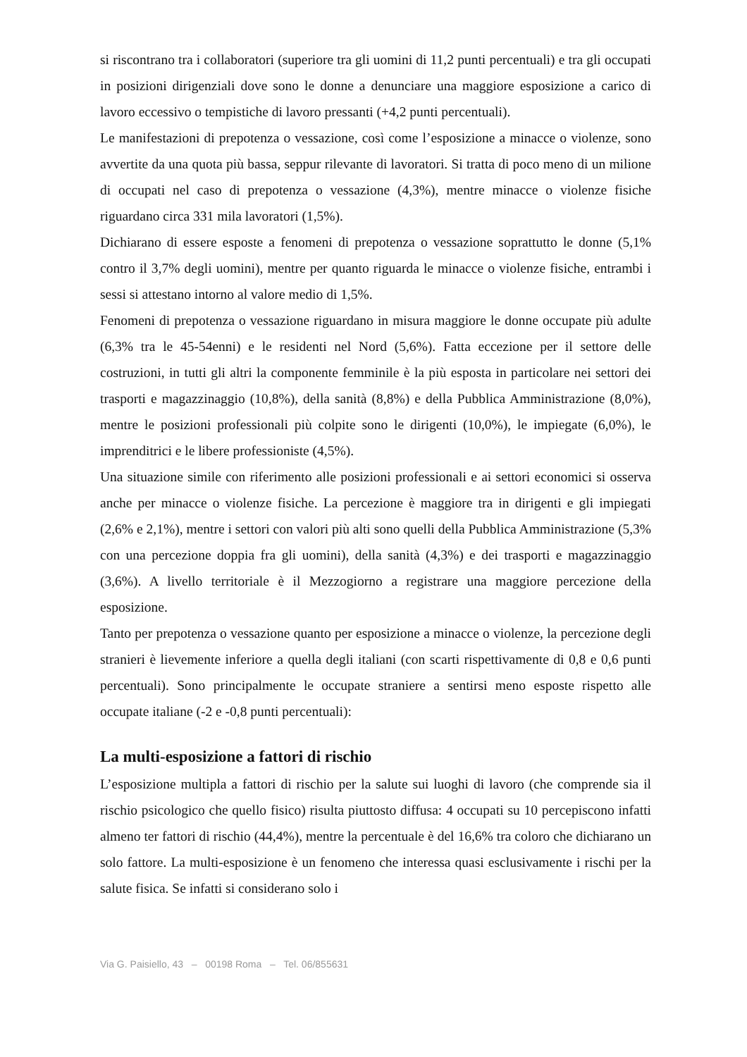si riscontrano tra i collaboratori (superiore tra gli uomini di 11,2 punti percentuali) e tra gli occupati in posizioni dirigenziali dove sono le donne a denunciare una maggiore esposizione a carico di lavoro eccessivo o tempistiche di lavoro pressanti (+4,2 punti percentuali).
Le manifestazioni di prepotenza o vessazione, così come l’esposizione a minacce o violenze, sono avvertite da una quota più bassa, seppur rilevante di lavoratori. Si tratta di poco meno di un milione di occupati nel caso di prepotenza o vessazione (4,3%), mentre minacce o violenze fisiche riguardano circa 331 mila lavoratori (1,5%).
Dichiarano di essere esposte a fenomeni di prepotenza o vessazione soprattutto le donne (5,1% contro il 3,7% degli uomini), mentre per quanto riguarda le minacce o violenze fisiche, entrambi i sessi si attestano intorno al valore medio di 1,5%.
Fenomeni di prepotenza o vessazione riguardano in misura maggiore le donne occupate più adulte (6,3% tra le 45-54enni) e le residenti nel Nord (5,6%). Fatta eccezione per il settore delle costruzioni, in tutti gli altri la componente femminile è la più esposta in particolare nei settori dei trasporti e magazzinaggio (10,8%), della sanità (8,8%) e della Pubblica Amministrazione (8,0%), mentre le posizioni professionali più colpite sono le dirigenti (10,0%), le impiegate (6,0%), le imprenditrici e le libere professioniste (4,5%).
Una situazione simile con riferimento alle posizioni professionali e ai settori economici si osserva anche per minacce o violenze fisiche. La percezione è maggiore tra in dirigenti e gli impiegati (2,6% e 2,1%), mentre i settori con valori più alti sono quelli della Pubblica Amministrazione (5,3% con una percezione doppia fra gli uomini), della sanità (4,3%) e dei trasporti e magazzinaggio (3,6%). A livello territoriale è il Mezzogiorno a registrare una maggiore percezione della esposizione.
Tanto per prepotenza o vessazione quanto per esposizione a minacce o violenze, la percezione degli stranieri è lievemente inferiore a quella degli italiani (con scarti rispettivamente di 0,8 e 0,6 punti percentuali). Sono principalmente le occupate straniere a sentirsi meno esposte rispetto alle occupate italiane (-2 e -0,8 punti percentuali):
La multi-esposizione a fattori di rischio
L’esposizione multipla a fattori di rischio per la salute sui luoghi di lavoro (che comprende sia il rischio psicologico che quello fisico) risulta piuttosto diffusa: 4 occupati su 10 percepiscono infatti almeno ter fattori di rischio (44,4%), mentre la percentuale è del 16,6% tra coloro che dichiarano un solo fattore. La multi-esposizione è un fenomeno che interessa quasi esclusivamente i rischi per la salute fisica. Se infatti si considerano solo i
Via G. Paisiello, 43 – 00198 Roma – Tel. 06/855631